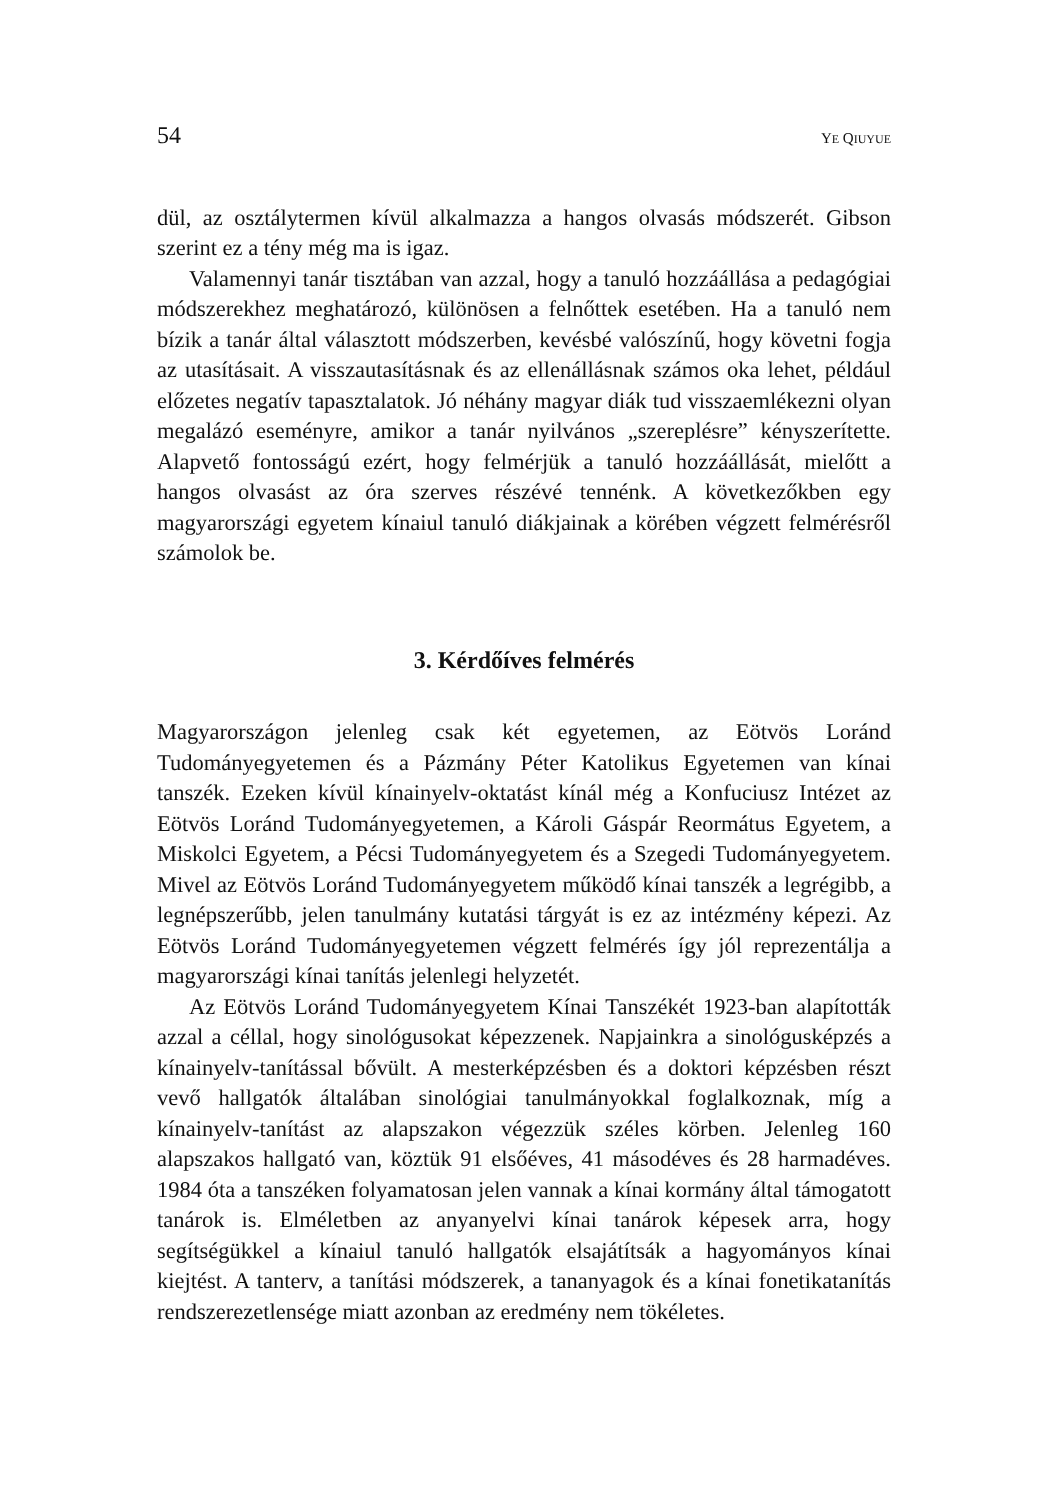54 YE QIUYUE
dül, az osztálytermen kívül alkalmazza a hangos olvasás módszerét. Gibson szerint ez a tény még ma is igaz.
Valamennyi tanár tisztában van azzal, hogy a tanuló hozzáállása a pedagógiai módszerekhez meghatározó, különösen a felnőttek esetében. Ha a tanuló nem bízik a tanár által választott módszerben, kevésbé valószínű, hogy követni fogja az utasításait. A visszautasításnak és az ellenállásnak számos oka lehet, például előzetes negatív tapasztalatok. Jó néhány magyar diák tud visszaemlékezni olyan megalázó eseményre, amikor a tanár nyilvános „szereplésre” kényszerítette. Alapvető fontosságú ezért, hogy felmérjük a tanuló hozzáállását, mielőtt a hangos olvasást az óra szerves részévé tennénk. A következőkben egy magyarországi egyetem kínaiul tanuló diákjainak a körében végzett felmérésről számolok be.
3. Kérdőíves felmérés
Magyarországon jelenleg csak két egyetemen, az Eötvös Loránd Tudományegyetemen és a Pázmány Péter Katolikus Egyetemen van kínai tanszék. Ezeken kívül kínainyelv-oktatást kínál még a Konfuciusz Intézet az Eötvös Loránd Tudományegyetemen, a Károli Gáspár Reormátus Egyetem, a Miskolci Egyetem, a Pécsi Tudományegyetem és a Szegedi Tudományegyetem. Mivel az Eötvös Loránd Tudományegyetem működő kínai tanszék a legrégibb, a legnépszerűbb, jelen tanulmány kutatási tárgyát is ez az intézmény képezi. Az Eötvös Loránd Tudományegyetemen végzett felmérés így jól reprezentálja a magyarországi kínai tanítás jelenlegi helyzetét.
Az Eötvös Loránd Tudományegyetem Kínai Tanszékét 1923-ban alapították azzal a céllal, hogy sinológusokat képezzenek. Napjainkra a sinológusképzés a kínainyelv-tanítással bővült. A mesterképzésben és a doktori képzésben részt vevő hallgatók általában sinológiai tanulmányokkal foglalkoznak, míg a kínainyelv-tanítást az alapszakon végezzük széles körben. Jelenleg 160 alapszakos hallgató van, köztük 91 elsőéves, 41 másodéves és 28 harmadéves. 1984 óta a tanszéken folyamatosan jelen vannak a kínai kormány által támogatott tanárok is. Elméletben az anyanyelvi kínai tanárok képesek arra, hogy segítségükkel a kínaiul tanuló hallgatók elsajátítsák a hagyományos kínai kiejtést. A tanterv, a tanítási módszerek, a tananyagok és a kínai fonetikatanítás rendszerezetlensége miatt azonban az eredmény nem tökéletes.